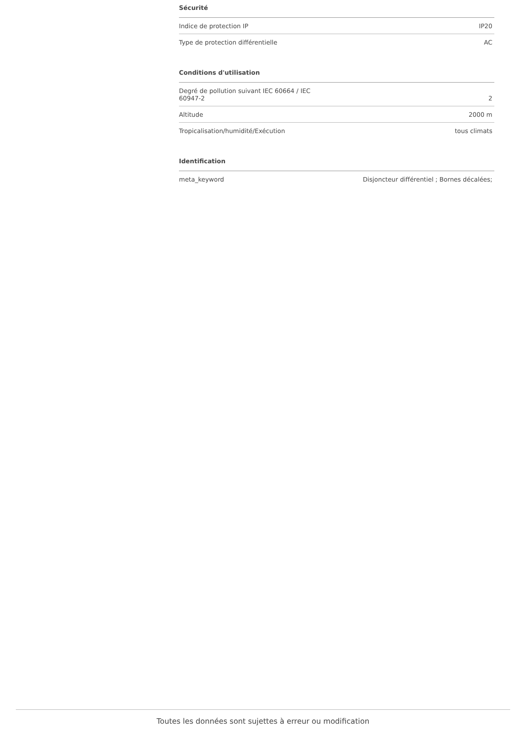Sécurité
| Indice de protection IP | IP20 |
| Type de protection différentielle | AC |
Conditions d'utilisation
| Degré de pollution suivant IEC 60664 / IEC 60947-2 | 2 |
| Altitude | 2000 m |
| Tropicalisation/humidité/Exécution | tous climats |
Identification
| meta_keyword | Disjoncteur différentiel ; Bornes décalées; |
Toutes les données sont sujettes à erreur ou modification